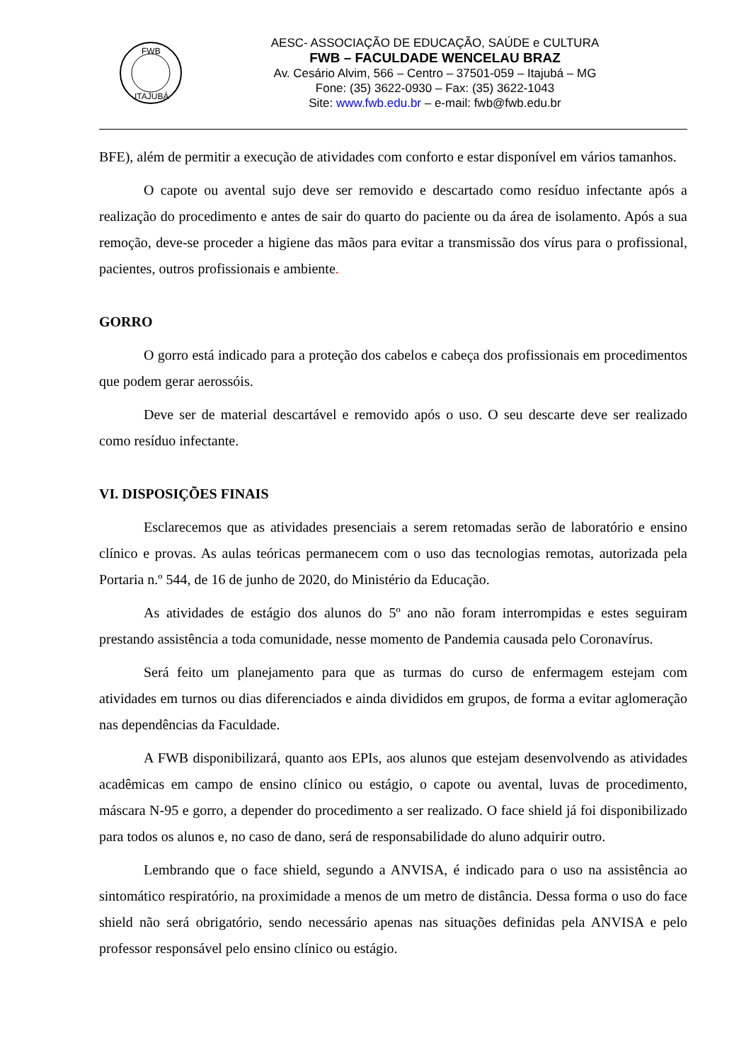FWB
ITAJUBÁ
AESC- ASSOCIAÇÃO DE EDUCAÇÃO, SAÚDE e CULTURA
FWB – FACULDADE WENCELAU BRAZ
Av. Cesário Alvim, 566 – Centro – 37501-059 – Itajubá – MG
Fone: (35) 3622-0930 – Fax: (35) 3622-1043
Site: www.fwb.edu.br – e-mail: fwb@fwb.edu.br
BFE), além de permitir a execução de atividades com conforto e estar disponível em vários tamanhos.
O capote ou avental sujo deve ser removido e descartado como resíduo infectante após a realização do procedimento e antes de sair do quarto do paciente ou da área de isolamento. Após a sua remoção, deve-se proceder a higiene das mãos para evitar a transmissão dos vírus para o profissional, pacientes, outros profissionais e ambiente.
GORRO
O gorro está indicado para a proteção dos cabelos e cabeça dos profissionais em procedimentos que podem gerar aerossóis.
Deve ser de material descartável e removido após o uso. O seu descarte deve ser realizado como resíduo infectante.
VI. DISPOSIÇÕES FINAIS
Esclarecemos que as atividades presenciais a serem retomadas serão de laboratório e ensino clínico e provas. As aulas teóricas permanecem com o uso das tecnologias remotas, autorizada pela Portaria n.º 544, de 16 de junho de 2020, do Ministério da Educação.
As atividades de estágio dos alunos do 5º ano não foram interrompidas e estes seguiram prestando assistência a toda comunidade, nesse momento de Pandemia causada pelo Coronavírus.
Será feito um planejamento para que as turmas do curso de enfermagem estejam com atividades em turnos ou dias diferenciados e ainda divididos em grupos, de forma a evitar aglomeração nas dependências da Faculdade.
A FWB disponibilizará, quanto aos EPIs, aos alunos que estejam desenvolvendo as atividades acadêmicas em campo de ensino clínico ou estágio, o capote ou avental, luvas de procedimento, máscara N-95 e gorro, a depender do procedimento a ser realizado. O face shield já foi disponibilizado para todos os alunos e, no caso de dano, será de responsabilidade do aluno adquirir outro.
Lembrando que o face shield, segundo a ANVISA, é indicado para o uso na assistência ao sintomático respiratório, na proximidade a menos de um metro de distância. Dessa forma o uso do face shield não será obrigatório, sendo necessário apenas nas situações definidas pela ANVISA e pelo professor responsável pelo ensino clínico ou estágio.